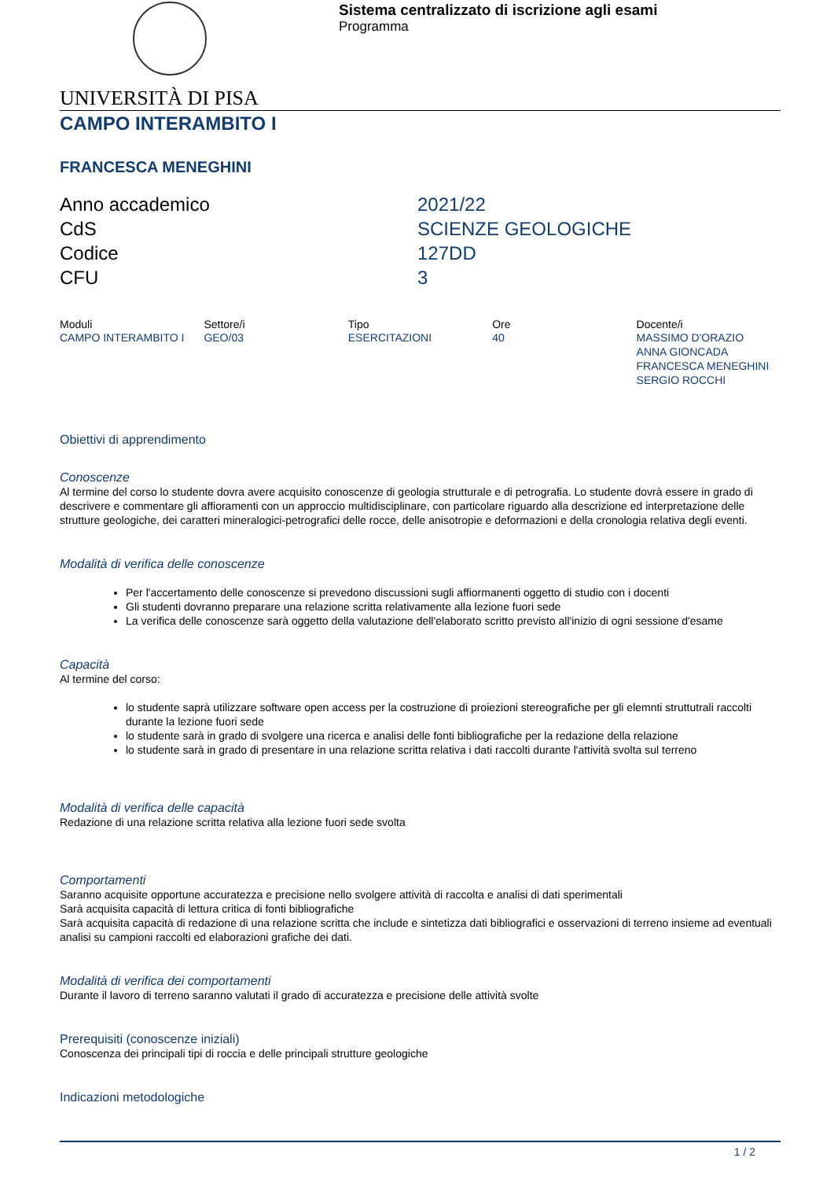Sistema centralizzato di iscrizione agli esami
Programma
UNIVERSITÀ DI PISA
CAMPO INTERAMBITO I
FRANCESCA MENEGHINI
Anno accademico
2021/22
CdS
SCIENZE GEOLOGICHE
Codice
127DD
CFU
3
| Moduli | Settore/i | Tipo | Ore | Docente/i |
| --- | --- | --- | --- | --- |
| CAMPO INTERAMBITO I | GEO/03 | ESERCITAZIONI | 40 | MASSIMO D'ORAZIO ANNA GIONCADA FRANCESCA MENEGHINI SERGIO ROCCHI |
Obiettivi di apprendimento
Conoscenze
Al termine del corso lo studente dovra avere acquisito conoscenze di geologia strutturale e di petrografia. Lo studente dovrà essere in grado di descrivere e commentare gli affioramenti con un approccio multidisciplinare, con particolare riguardo alla descrizione ed interpretazione delle strutture geologiche, dei caratteri mineralogici-petrografici delle rocce, delle anisotropie e deformazioni e della cronologia relativa degli eventi.
Modalità di verifica delle conoscenze
Per l'accertamento delle conoscenze si prevedono discussioni sugli affiormanenti oggetto di studio con i docenti
Gli studenti dovranno preparare una relazione scritta relativamente alla lezione fuori sede
La verifica delle conoscenze sarà oggetto della valutazione dell'elaborato scritto previsto all'inizio di ogni sessione d'esame
Capacità
Al termine del corso:
lo studente saprà utilizzare software open access per la costruzione di proiezioni stereografiche per gli elemnti struttutrali raccolti durante la lezione fuori sede
lo studente sarà in grado di svolgere una ricerca e analisi delle fonti bibliografiche per la redazione della relazione
lo studente sarà in grado di presentare in una relazione scritta relativa i dati raccolti durante l'attività svolta sul terreno
Modalità di verifica delle capacità
Redazione di una relazione scritta relativa alla lezione fuori sede svolta
Comportamenti
Saranno acquisite opportune accuratezza e precisione nello svolgere attività di raccolta e analisi di dati sperimentali
Sarà acquisita capacità di lettura critica di fonti bibliografiche
Sarà acquisita capacità di redazione di una relazione scritta che include e sintetizza dati bibliografici e osservazioni di terreno insieme ad eventuali analisi su campioni raccolti ed elaborazioni grafiche dei dati.
Modalità di verifica dei comportamenti
Durante il lavoro di terreno saranno valutati il grado di accuratezza e precisione delle attività svolte
Prerequisiti (conoscenze iniziali)
Conoscenza dei principali tipi di roccia e delle principali strutture geologiche
Indicazioni metodologiche
1 / 2